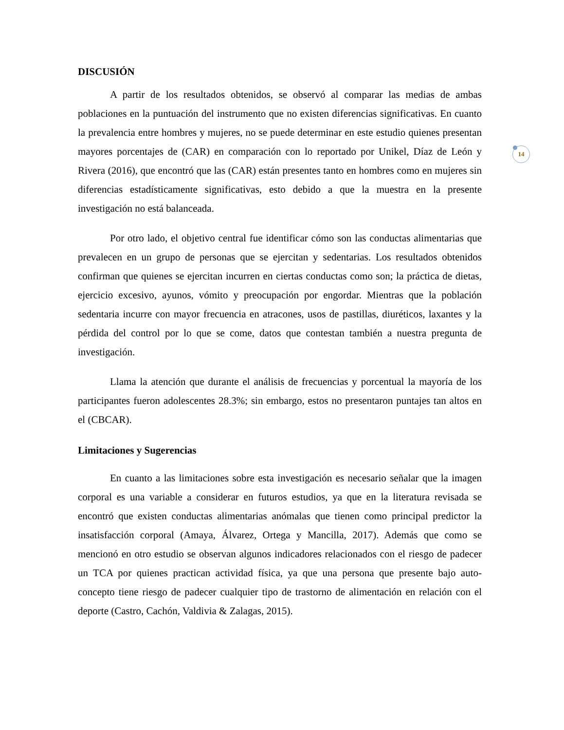DISCUSIÓN
A partir de los resultados obtenidos, se observó al comparar las medias de ambas poblaciones en la puntuación del instrumento que no existen diferencias significativas. En cuanto la prevalencia entre hombres y mujeres, no se puede determinar en este estudio quienes presentan mayores porcentajes de (CAR) en comparación con lo reportado por Unikel, Díaz de León y Rivera (2016), que encontró que las (CAR) están presentes tanto en hombres como en mujeres sin diferencias estadísticamente significativas, esto debido a que la muestra en la presente investigación no está balanceada.
Por otro lado, el objetivo central fue identificar cómo son las conductas alimentarias que prevalecen en un grupo de personas que se ejercitan y sedentarias. Los resultados obtenidos confirman que quienes se ejercitan incurren en ciertas conductas como son; la práctica de dietas, ejercicio excesivo, ayunos, vómito y preocupación por engordar. Mientras que la población sedentaria incurre con mayor frecuencia en atracones, usos de pastillas, diuréticos, laxantes y la pérdida del control por lo que se come, datos que contestan también a nuestra pregunta de investigación.
Llama la atención que durante el análisis de frecuencias y porcentual la mayoría de los participantes fueron adolescentes 28.3%; sin embargo, estos no presentaron puntajes tan altos en el (CBCAR).
Limitaciones y Sugerencias
En cuanto a las limitaciones sobre esta investigación es necesario señalar que la imagen corporal es una variable a considerar en futuros estudios, ya que en la literatura revisada se encontró que existen conductas alimentarias anómalas que tienen como principal predictor la insatisfacción corporal (Amaya, Álvarez, Ortega y Mancilla, 2017). Además que como se mencionó en otro estudio se observan algunos indicadores relacionados con el riesgo de padecer un TCA por quienes practican actividad física, ya que una persona que presente bajo auto-concepto tiene riesgo de padecer cualquier tipo de trastorno de alimentación en relación con el deporte (Castro, Cachón, Valdivia & Zalagas, 2015).
14